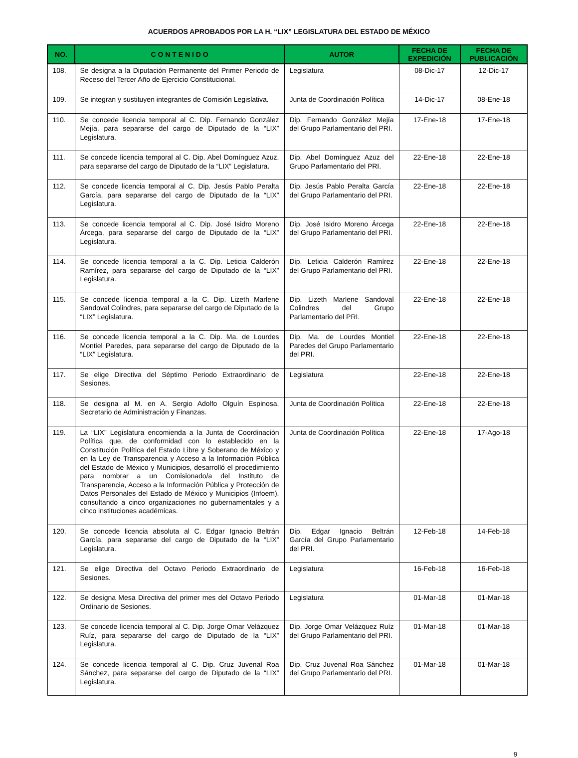ACUERDOS APROBADOS POR LA H. “LIX” LEGISLATURA DEL ESTADO DE MÉXICO
| NO. | C O N T E N I D O | AUTOR | FECHA DE EXPEDICIÓN | FECHA DE PUBLICACIÓN |
| --- | --- | --- | --- | --- |
| 108. | Se designa a la Diputación Permanente del Primer Periodo de Receso del Tercer Año de Ejercicio Constitucional. | Legislatura | 08-Dic-17 | 12-Dic-17 |
| 109. | Se integran y sustituyen integrantes de Comisión Legislativa. | Junta de Coordinación Política | 14-Dic-17 | 08-Ene-18 |
| 110. | Se concede licencia temporal al C. Dip. Fernando González Mejía, para separarse del cargo de Diputado de la “LIX” Legislatura. | Dip. Fernando González Mejía del Grupo Parlamentario del PRI. | 17-Ene-18 | 17-Ene-18 |
| 111. | Se concede licencia temporal al C. Dip. Abel Domínguez Azuz, para separarse del cargo de Diputado de la “LIX” Legislatura. | Dip. Abel Domínguez Azuz del Grupo Parlamentario del PRI. | 22-Ene-18 | 22-Ene-18 |
| 112. | Se concede licencia temporal al C. Dip. Jesús Pablo Peralta García, para separarse del cargo de Diputado de la “LIX” Legislatura. | Dip. Jesús Pablo Peralta García del Grupo Parlamentario del PRI. | 22-Ene-18 | 22-Ene-18 |
| 113. | Se concede licencia temporal al C. Dip. José Isidro Moreno Árcega, para separarse del cargo de Diputado de la “LIX” Legislatura. | Dip. José Isidro Moreno Árcega del Grupo Parlamentario del PRI. | 22-Ene-18 | 22-Ene-18 |
| 114. | Se concede licencia temporal a la C. Dip. Leticia Calderón Ramírez, para separarse del cargo de Diputado de la “LIX” Legislatura. | Dip. Leticia Calderón Ramírez del Grupo Parlamentario del PRI. | 22-Ene-18 | 22-Ene-18 |
| 115. | Se concede licencia temporal a la C. Dip. Lizeth Marlene Sandoval Colindres, para separarse del cargo de Diputado de la “LIX” Legislatura. | Dip. Lizeth Marlene Sandoval Colindres del Grupo Parlamentario del PRI. | 22-Ene-18 | 22-Ene-18 |
| 116. | Se concede licencia temporal a la C. Dip. Ma. de Lourdes Montiel Paredes, para separarse del cargo de Diputado de la “LIX” Legislatura. | Dip. Ma. de Lourdes Montiel Paredes del Grupo Parlamentario del PRI. | 22-Ene-18 | 22-Ene-18 |
| 117. | Se elige Directiva del Séptimo Periodo Extraordinario de Sesiones. | Legislatura | 22-Ene-18 | 22-Ene-18 |
| 118. | Se designa al M. en A. Sergio Adolfo Olguín Espinosa, Secretario de Administración y Finanzas. | Junta de Coordinación Política | 22-Ene-18 | 22-Ene-18 |
| 119. | La “LIX” Legislatura encomienda a la Junta de Coordinación Política que, de conformidad con lo establecido en la Constitución Política del Estado Libre y Soberano de México y en la Ley de Transparencia y Acceso a la Información Pública del Estado de México y Municipios, desarrolló el procedimiento para nombrar a un Comisionado/a del Instituto de Transparencia, Acceso a la Información Pública y Protección de Datos Personales del Estado de México y Municipios (Infoem), consultando a cinco organizaciones no gubernamentales y a cinco instituciones académicas. | Junta de Coordinación Política | 22-Ene-18 | 17-Ago-18 |
| 120. | Se concede licencia absoluta al C. Edgar Ignacio Beltrán García, para separarse del cargo de Diputado de la “LIX” Legislatura. | Dip. Edgar Ignacio Beltrán García del Grupo Parlamentario del PRI. | 12-Feb-18 | 14-Feb-18 |
| 121. | Se elige Directiva del Octavo Periodo Extraordinario de Sesiones. | Legislatura | 16-Feb-18 | 16-Feb-18 |
| 122. | Se designa Mesa Directiva del primer mes del Octavo Periodo Ordinario de Sesiones. | Legislatura | 01-Mar-18 | 01-Mar-18 |
| 123. | Se concede licencia temporal al C. Dip. Jorge Omar Velázquez Ruíz, para separarse del cargo de Diputado de la “LIX” Legislatura. | Dip. Jorge Omar Velázquez Ruíz del Grupo Parlamentario del PRI. | 01-Mar-18 | 01-Mar-18 |
| 124. | Se concede licencia temporal al C. Dip. Cruz Juvenal Roa Sánchez, para separarse del cargo de Diputado de la “LIX” Legislatura. | Dip. Cruz Juvenal Roa Sánchez del Grupo Parlamentario del PRI. | 01-Mar-18 | 01-Mar-18 |
9